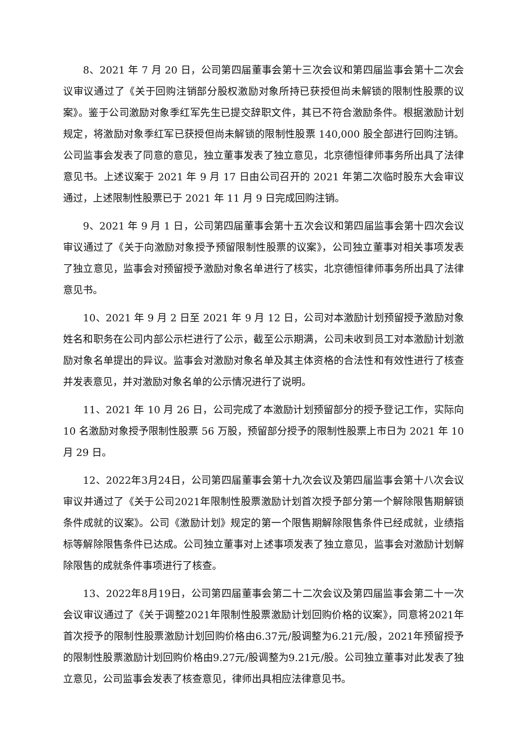8、2021 年 7 月 20 日，公司第四届董事会第十三次会议和第四届监事会第十二次会议审议通过了《关于回购注销部分股权激励对象所持已获授但尚未解锁的限制性股票的议案》。鉴于公司激励对象季红军先生已提交辞职文件，其已不符合激励条件。根据激励计划规定，将激励对象季红军已获授但尚未解锁的限制性股票 140,000 股全部进行回购注销。公司监事会发表了同意的意见，独立董事发表了独立意见，北京德恒律师事务所出具了法律意见书。上述议案于 2021 年 9 月 17 日由公司召开的 2021 年第二次临时股东大会审议通过，上述限制性股票已于 2021 年 11 月 9 日完成回购注销。
9、2021 年 9 月 1 日，公司第四届董事会第十五次会议和第四届监事会第十四次会议审议通过了《关于向激励对象授予预留限制性股票的议案》，公司独立董事对相关事项发表了独立意见，监事会对预留授予激励对象名单进行了核实，北京德恒律师事务所出具了法律意见书。
10、2021 年 9 月 2 日至 2021 年 9 月 12 日，公司对本激励计划预留授予激励对象姓名和职务在公司内部公示栏进行了公示，截至公示期满，公司未收到员工对本激励计划激励对象名单提出的异议。监事会对激励对象名单及其主体资格的合法性和有效性进行了核查并发表意见，并对激励对象名单的公示情况进行了说明。
11、2021 年 10 月 26 日，公司完成了本激励计划预留部分的授予登记工作，实际向 10 名激励对象授予限制性股票 56 万股，预留部分授予的限制性股票上市日为 2021 年 10 月 29 日。
12、2022年3月24日，公司第四届董事会第十九次会议及第四届监事会第十八次会议审议并通过了《关于公司2021年限制性股票激励计划首次授予部分第一个解除限售期解锁条件成就的议案》。公司《激励计划》规定的第一个限售期解除限售条件已经成就，业绩指标等解除限售条件已达成。公司独立董事对上述事项发表了独立意见，监事会对激励计划解除限售的成就条件事项进行了核查。
13、2022年8月19日，公司第四届董事会第二十二次会议及第四届监事会第二十一次会议审议通过了《关于调整2021年限制性股票激励计划回购价格的议案》，同意将2021年首次授予的限制性股票激励计划回购价格由6.37元/股调整为6.21元/股，2021年预留授予的限制性股票激励计划回购价格由9.27元/股调整为9.21元/股。公司独立董事对此发表了独立意见，公司监事会发表了核查意见，律师出具相应法律意见书。